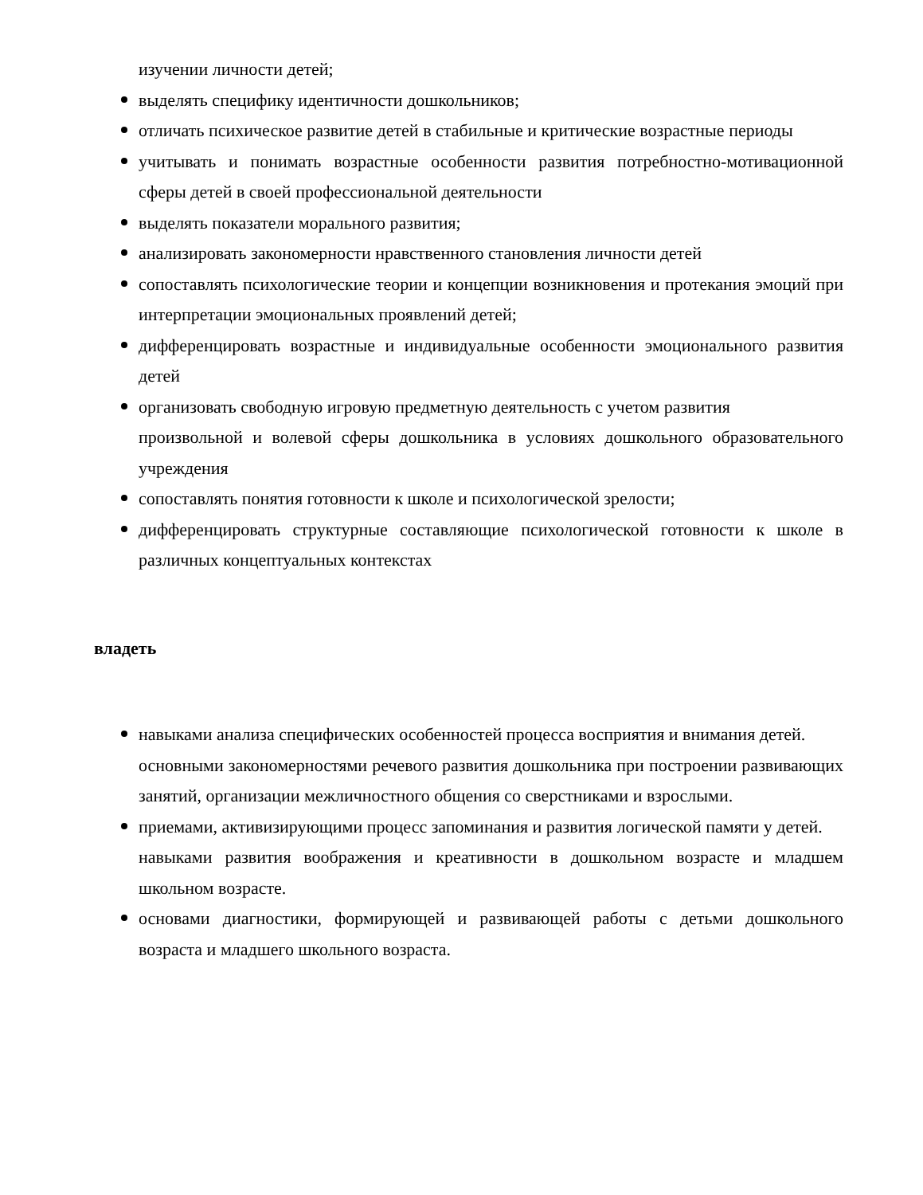изучении личности детей;
выделять специфику идентичности дошкольников;
отличать психическое развитие детей в стабильные и критические возрастные периоды
учитывать и понимать возрастные особенности развития потребностно-мотивационной сферы детей в своей профессиональной деятельности
выделять показатели морального развития;
анализировать закономерности нравственного становления личности детей
сопоставлять психологические теории и концепции возникновения и протекания эмоций при интерпретации эмоциональных проявлений детей;
дифференцировать возрастные и индивидуальные особенности эмоционального развития детей
организовать свободную игровую предметную деятельность с учетом развития
произвольной и волевой сферы дошкольника в условиях дошкольного образовательного учреждения
сопоставлять понятия готовности к школе и психологической зрелости;
дифференцировать структурные составляющие психологической готовности к школе в различных концептуальных контекстах
владеть
навыками анализа специфических особенностей процесса восприятия и внимания детей.
основными закономерностями речевого развития дошкольника при построении развивающих занятий, организации межличностного общения со сверстниками и взрослыми.
приемами, активизирующими процесс запоминания и развития логической памяти у детей.
навыками развития воображения и креативности в дошкольном возрасте и младшем школьном возрасте.
основами диагностики, формирующей и развивающей работы с детьми дошкольного возраста и младшего школьного возраста.